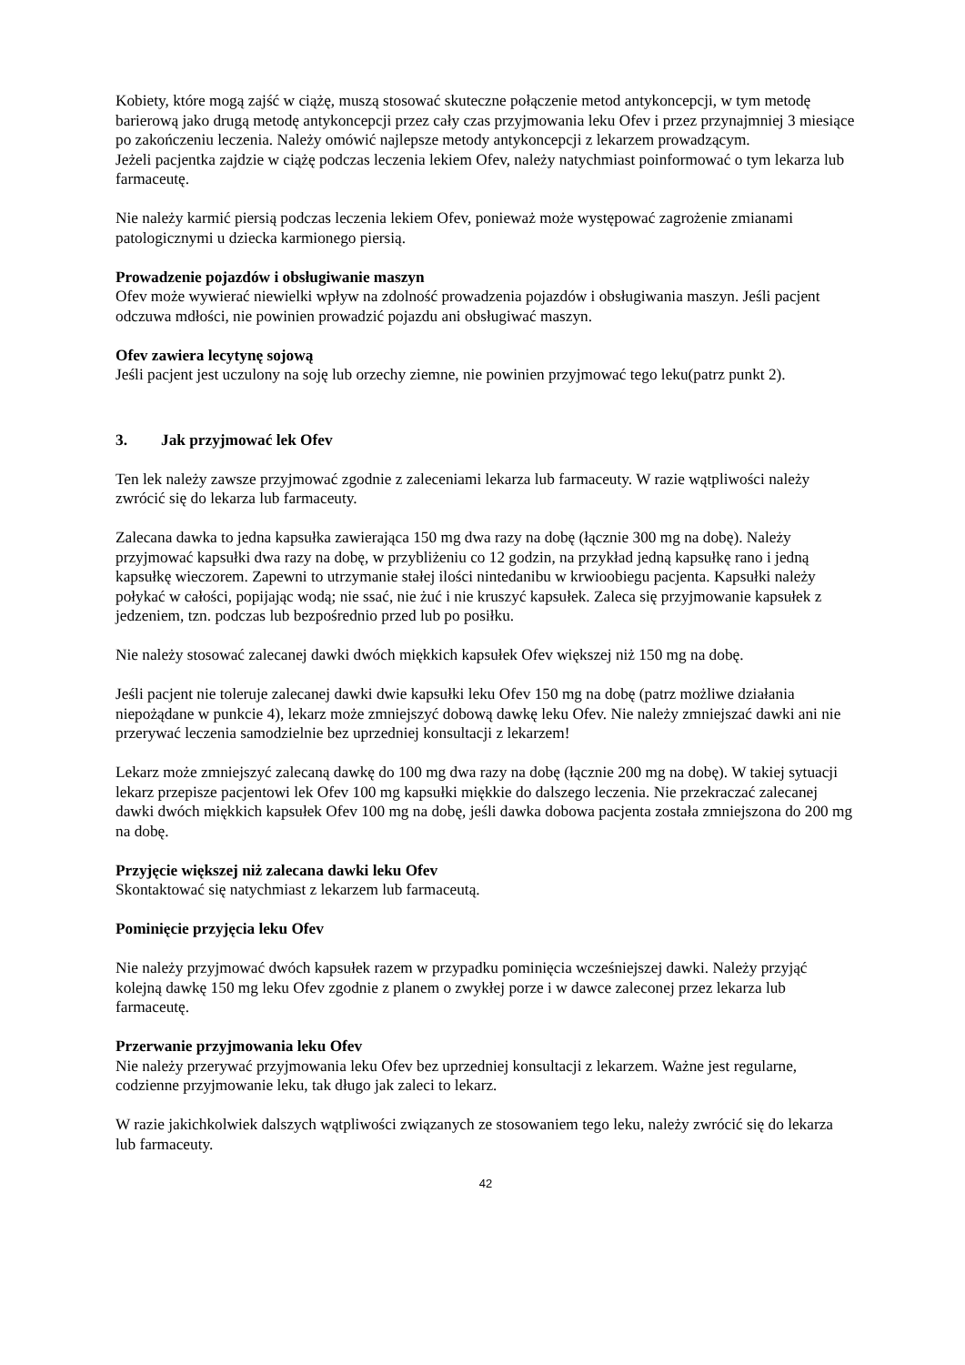Kobiety, które mogą zajść w ciążę, muszą stosować skuteczne połączenie metod antykoncepcji, w tym metodę barierową jako drugą metodę antykoncepcji przez cały czas przyjmowania leku Ofev i przez przynajmniej 3 miesiące po zakończeniu leczenia. Należy omówić najlepsze metody antykoncepcji z lekarzem prowadzącym.
Jeżeli pacjentka zajdzie w ciążę podczas leczenia lekiem Ofev, należy natychmiast poinformować o tym lekarza lub farmaceutę.
Nie należy karmić piersią podczas leczenia lekiem Ofev, ponieważ może występować zagrożenie zmianami patologicznymi u dziecka karmionego piersią.
Prowadzenie pojazdów i obsługiwanie maszyn
Ofev może wywierać niewielki wpływ na zdolność prowadzenia pojazdów i obsługiwania maszyn. Jeśli pacjent odczuwa mdłości, nie powinien prowadzić pojazdu ani obsługiwać maszyn.
Ofev zawiera lecytynę sojową
Jeśli pacjent jest uczulony na soję lub orzechy ziemne, nie powinien przyjmować tego leku(patrz punkt 2).
3. Jak przyjmować lek Ofev
Ten lek należy zawsze przyjmować zgodnie z zaleceniami lekarza lub farmaceuty. W razie wątpliwości należy zwrócić się do lekarza lub farmaceuty.
Zalecana dawka to jedna kapsułka zawierająca 150 mg dwa razy na dobę (łącznie 300 mg na dobę). Należy przyjmować kapsułki dwa razy na dobę, w przybliżeniu co 12 godzin, na przykład jedną kapsułkę rano i jedną kapsułkę wieczorem. Zapewni to utrzymanie stałej ilości nintedanibu w krwioobiegu pacjenta. Kapsułki należy połykać w całości, popijając wodą; nie ssać, nie żuć i nie kruszyć kapsułek. Zaleca się przyjmowanie kapsułek z jedzeniem, tzn. podczas lub bezpośrednio przed lub po posiłku.
Nie należy stosować zalecanej dawki dwóch miękkich kapsułek Ofev większej niż 150 mg na dobę.
Jeśli pacjent nie toleruje zalecanej dawki dwie kapsułki leku Ofev 150 mg na dobę (patrz możliwe działania niepożądane w punkcie 4), lekarz może zmniejszyć dobową dawkę leku Ofev. Nie należy zmniejszać dawki ani nie przerywać leczenia samodzielnie bez uprzedniej konsultacji z lekarzem!
Lekarz może zmniejszyć zalecaną dawkę do 100 mg dwa razy na dobę (łącznie 200 mg na dobę). W takiej sytuacji lekarz przepisze pacjentowi lek Ofev 100 mg kapsułki miękkie do dalszego leczenia. Nie przekraczać zalecanej dawki dwóch miękkich kapsułek Ofev 100 mg na dobę, jeśli dawka dobowa pacjenta została zmniejszona do 200 mg na dobę.
Przyjęcie większej niż zalecana dawki leku Ofev
Skontaktować się natychmiast z lekarzem lub farmaceutą.
Pominięcie przyjęcia leku Ofev
Nie należy przyjmować dwóch kapsułek razem w przypadku pominięcia wcześniejszej dawki. Należy przyjąć kolejną dawkę 150 mg leku Ofev zgodnie z planem o zwykłej porze i w dawce zaleconej przez lekarza lub farmaceutę.
Przerwanie przyjmowania leku Ofev
Nie należy przerywać przyjmowania leku Ofev bez uprzedniej konsultacji z lekarzem. Ważne jest regularne, codzienne przyjmowanie leku, tak długo jak zaleci to lekarz.
W razie jakichkolwiek dalszych wątpliwości związanych ze stosowaniem tego leku, należy zwrócić się do lekarza lub farmaceuty.
42